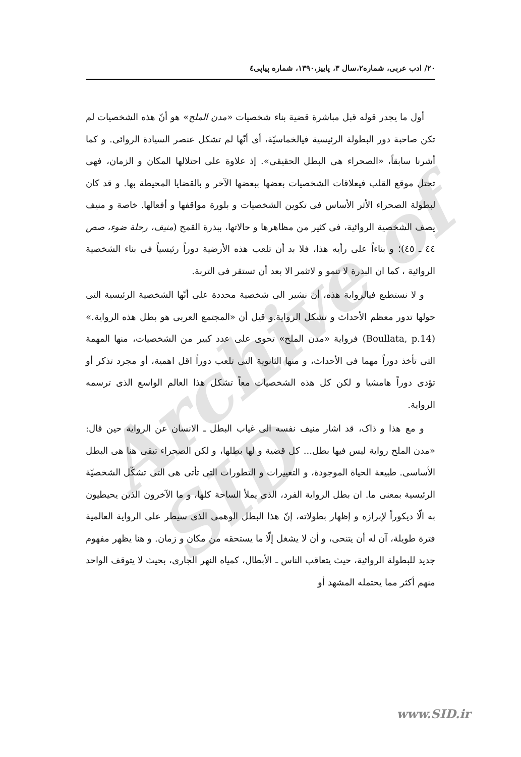Archive of SID
٢٠/ ادب عربی، شماره٢،سال ٣، پاییز،١٣٩٠، شماره پیاپی٤
أول ما يجدر قوله قبل مباشرة قضية بناء شخصيات «مدن الملح» هو أنّ هذه الشخصيات لم تكن صاحبة دور البطولة الرئيسية فیالخماسيّة، أی أنّها لم تشكل عنصر السيادة الروائی. و كما أشرنا سابقاً، «الصحراء هی البطل الحقيقی». إذ علاوة علی احتلالها المكان و الزمان، فهی تحتل موقع القلب فیعلاقات الشخصيات بعضها ببعضها الآخر و بالقضايا المحيطة بها. و قد كان لبطولة الصحراء الأثر الأساس فی تكوين الشخصيات و بلورة مواقفها و أفعالها. خاصة و منيف يصف الشخصية الروائية، فی كثير من مظاهرها و حالاتها، ببذرة القمح (منيف، رحلة ضوء، صص ٤٤ ـ ٤٥)؛ و بناءاً علی رأيه هذا، فلا بد أن تلعب هذه الأرضية دوراً رئيسياً فی بناء الشخصية الروائية ، كما ان البذرة لا تنمو و لاتثمر الا بعد أن تستقر فی التربة.
و لا نستطيع فیالرواية هذه، أن نشير الی شخصية محددة علی أنّها الشخصية الرئيسية التی حولها تدور معظم الأحداث و تشكل الرواية.و قيل أن «المجتمع العربی هو بطل هذه الرواية.» (Boullata, p.14) فرواية «مدن الملح» تحوی علی عدد كبير من الشخصيات، منها المهمة التی تأخذ دوراً مهما فی الأحداث، و منها الثانوية التی تلعب دوراً اقل اهمية، أو مجرد تذكر أو تؤدی دوراً هامشيا و لكن كل هذه الشخصيات معاً تشكل هذا العالم الواسع الذی ترسمه الرواية.
و مع هذا و ذاک، قد اشار منيف نفسه الی غياب البطل ـ الانسان عن الرواية حين قال: «مدن الملح رواية ليس فيها بطل... كل قضية و لها بطلها، و لكن الصحراء تبقی هنا هی البطل الأساسی. طبيعة الحياة الموجودة، و التغييرات و التطورات التی تأتی هی التی تشكّل الشخصيّة الرئيسية بمعنی ما. ان بطل الرواية الفرد، الذی يملأ الساحة كلها، و ما الآخرون الذين يحيطيون به الّا ديكوراً لإبرازه و إظهار بطولاته، إنّ هذا البطل الوهمی الذی سيطر علی الرواية العالمية فترة طويلة، آن له أن يتنحی، و أن لا يشغل إلّا ما يستحقه من مكان و زمان. و هنا يظهر مفهوم جديد للبطولة الروائية، حيث يتعاقب الناس ـ الأبطال، كمياه النهر الجاری، بحيث لا يتوقف الواحد منهم أكثر مما يحتمله المشهد أو
www.SID.ir